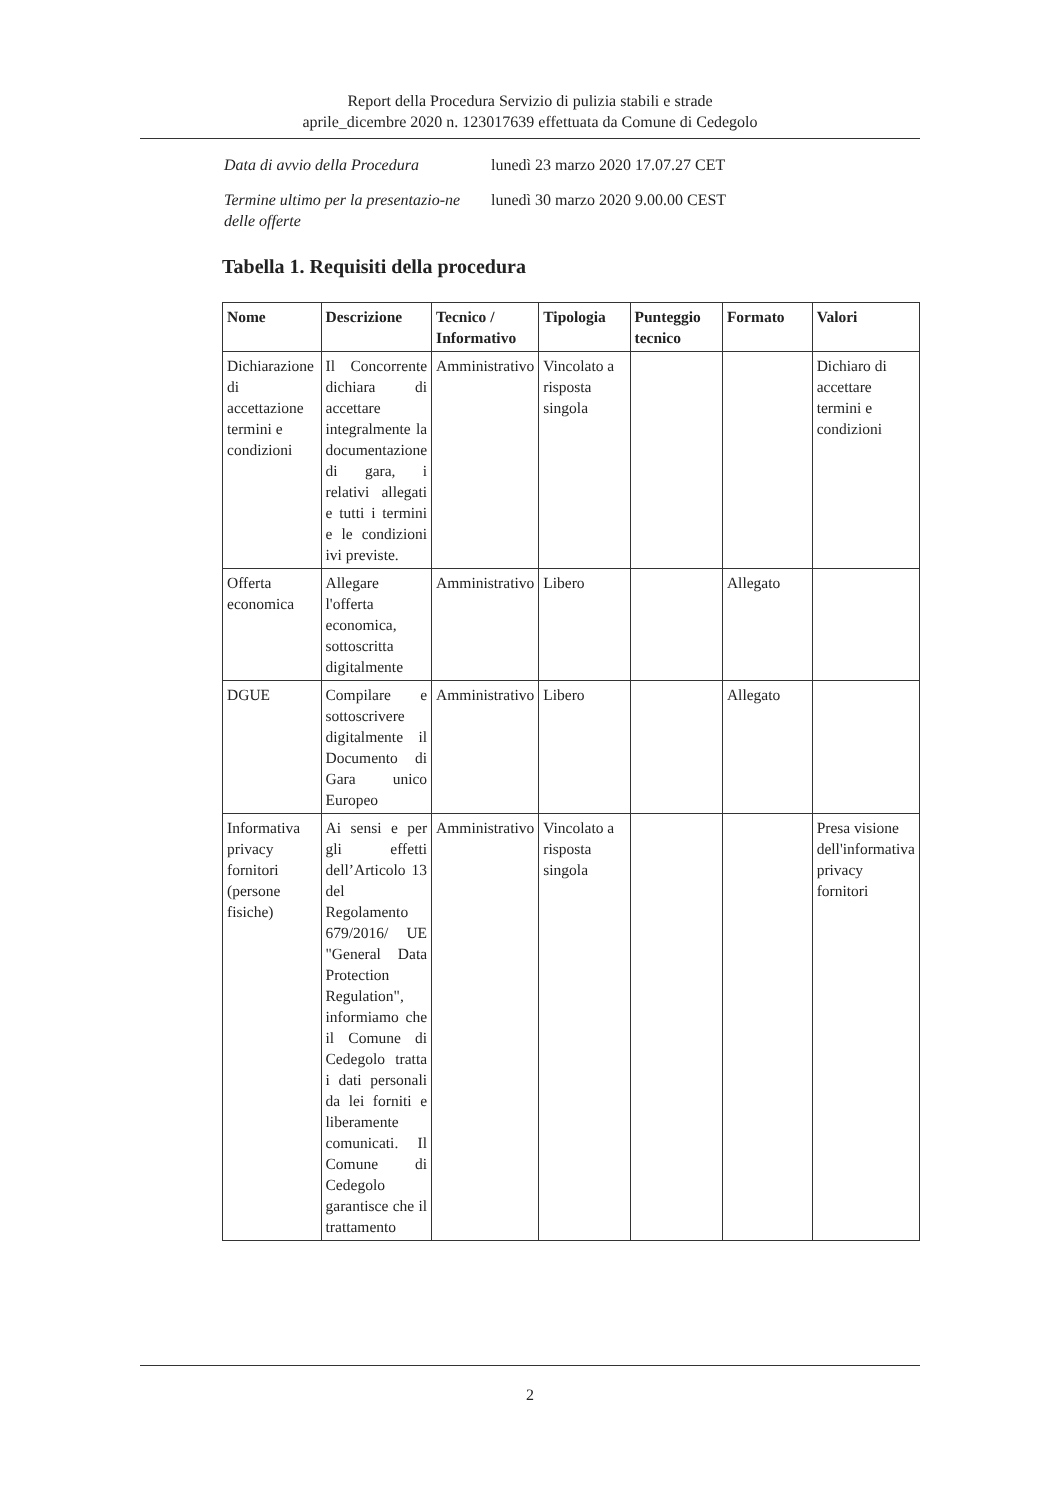Report della Procedura Servizio di pulizia stabili e strade
aprile_dicembre 2020 n. 123017639 effettuata da Comune di Cedegolo
| Data di avvio della Procedura | lunedì 23 marzo 2020 17.07.27 CET |
| Termine ultimo per la presentazio-ne delle offerte | lunedì 30 marzo 2020 9.00.00 CEST |
Tabella 1. Requisiti della procedura
| Nome | Descrizione | Tecnico / Informativo | Tipologia | Punteggio tecnico | Formato | Valori |
| --- | --- | --- | --- | --- | --- | --- |
| Dichiarazione di accettazione termini e condizioni | Il Concorrente dichiara di accettare integralmente la documentazione di gara, i relativi allegati e tutti i termini e le condizioni ivi previste. | Amministrativo | Vincolato a risposta singola | | | Dichiaro di accettare termini e condizioni |
| Offerta economica | Allegare l'offerta economica, sottoscritta digitalmente | Amministrativo | Libero | | Allegato | |
| DGUE | Compilare e sottoscrivere digitalmente il Documento di Gara unico Europeo | Amministrativo | Libero | | Allegato | |
| Informativa privacy fornitori (persone fisiche) | Ai sensi e per gli effetti dell’Articolo 13 del Regolamento 679/2016/ UE "General Data Protection Regulation", informiamo che il Comune di Cedegolo tratta i dati personali da lei forniti e liberamente comunicati. Il Comune di Cedegolo garantisce che il trattamento | Amministrativo | Vincolato a risposta singola | | | Presa visione dell'informativa privacy fornitori |
2